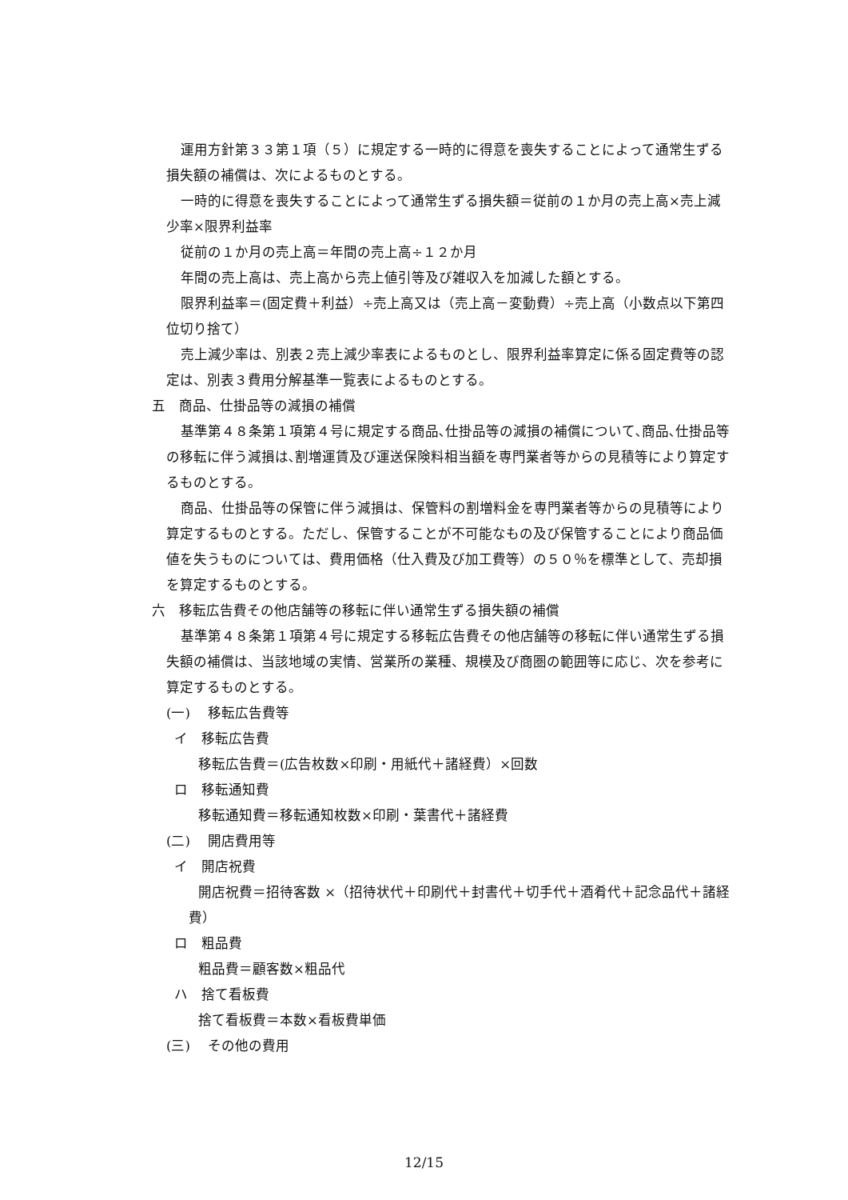運用方針第３３第１項（５）に規定する一時的に得意を喪失することによって通常生ずる損失額の補償は、次によるものとする。
一時的に得意を喪失することによって通常生ずる損失額＝従前の１か月の売上高×売上減少率×限界利益率
従前の１か月の売上高＝年間の売上高÷１２か月
年間の売上高は、売上高から売上値引等及び雑収入を加減した額とする。
限界利益率＝(固定費＋利益）÷売上高又は（売上高－変動費）÷売上高（小数点以下第四位切り捨て）
売上減少率は、別表２売上減少率表によるものとし、限界利益率算定に係る固定費等の認定は、別表３費用分解基準一覧表によるものとする。
五　商品、仕掛品等の減損の補償
基準第４８条第１項第４号に規定する商品､仕掛品等の減損の補償について､商品､仕掛品等の移転に伴う減損は､割増運賃及び運送保険料相当額を専門業者等からの見積等により算定するものとする。
商品、仕掛品等の保管に伴う減損は、保管料の割増料金を専門業者等からの見積等により算定するものとする。ただし、保管することが不可能なもの及び保管することにより商品価値を失うものについては、費用価格（仕入費及び加工費等）の５０％を標準として、売却損を算定するものとする。
六　移転広告費その他店舗等の移転に伴い通常生ずる損失額の補償
基準第４８条第１項第４号に規定する移転広告費その他店舗等の移転に伴い通常生ずる損失額の補償は、当該地域の実情、営業所の業種、規模及び商圏の範囲等に応じ、次を参考に算定するものとする。
(一)　 移転広告費等
イ　移転広告費
移転広告費＝(広告枚数×印刷・用紙代＋諸経費）×回数
ロ　移転通知費
移転通知費＝移転通知枚数×印刷・葉書代＋諸経費
(二)　 開店費用等
イ　開店祝費
開店祝費＝招待客数 ×（招待状代＋印刷代＋封書代＋切手代＋酒肴代＋記念品代＋諸経費）
ロ　粗品費
粗品費＝顧客数×粗品代
ハ　捨て看板費
捨て看板費＝本数×看板費単価
(三)　 その他の費用
12/15